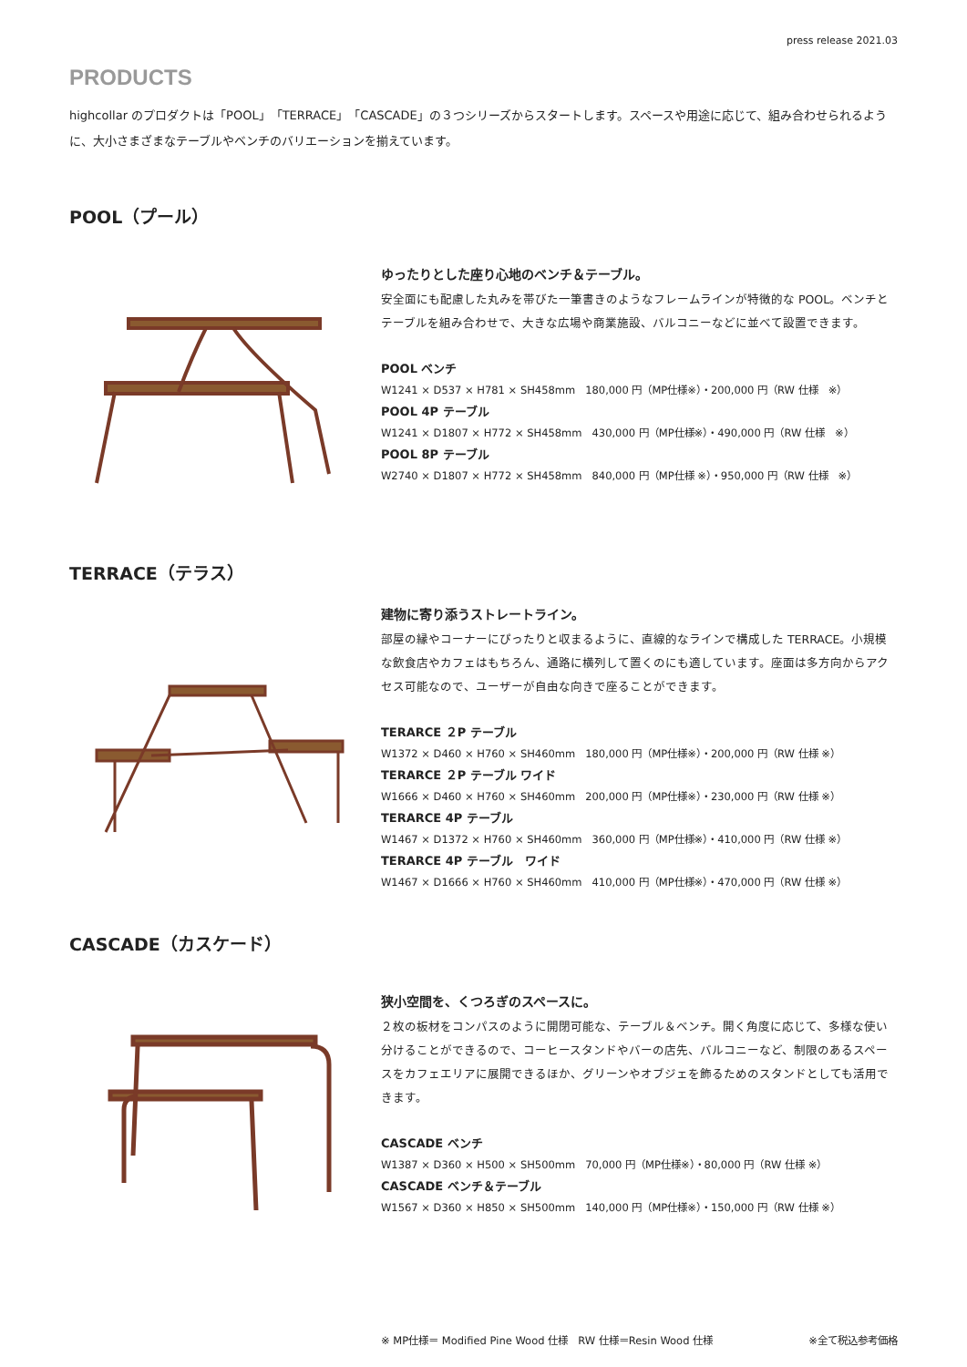press release 2021.03
PRODUCTS
highcollar のプロダクトは「POOL」「TERRACE」「CASCADE」の３つシリーズからスタートします。スペースや用途に応じて、組み合わせられるように、大小さまざまなテーブルやベンチのバリエーションを揃えています。
POOL（プール）
ゆったりとした座り心地のベンチ＆テーブル。
安全面にも配慮した丸みを帯びた一筆書きのようなフレームラインが特徴的な POOL。ベンチとテーブルを組み合わせで、大きな広場や商業施設、バルコニーなどに並べて設置できます。
POOL ベンチ
W1241 × D537 × H781 × SH458mm　180,000 円（MP仕様※）・200,000 円（RW 仕様　※）
POOL 4P テーブル
W1241 × D1807 × H772 × SH458mm　430,000 円（MP仕様※）・490,000 円（RW 仕様　※）
POOL 8P テーブル
W2740 × D1807 × H772 × SH458mm　840,000 円（MP仕様 ※）・950,000 円（RW 仕様　※）
TERRACE（テラス）
建物に寄り添うストレートライン。
部屋の縁やコーナーにぴったりと収まるように、直線的なラインで構成した TERRACE。小規模な飲食店やカフェはもちろん、通路に横列して置くのにも適しています。座面は多方向からアクセス可能なので、ユーザーが自由な向きで座ることができます。
TERARCE ２P テーブル
W1372 × D460 × H760 × SH460mm　180,000 円（MP仕様※）・200,000 円（RW 仕様 ※）
TERARCE ２P テーブル ワイド
W1666 × D460 × H760 × SH460mm　200,000 円（MP仕様※）・230,000 円（RW 仕様 ※）
TERARCE 4P テーブル
W1467 × D1372 × H760 × SH460mm　360,000 円（MP仕様※）・410,000 円（RW 仕様 ※）
TERARCE 4P テーブル　ワイド
W1467 × D1666 × H760 × SH460mm　410,000 円（MP仕様※）・470,000 円（RW 仕様 ※）
CASCADE（カスケード）
狭小空間を、くつろぎのスペースに。
２枚の板材をコンパスのように開閉可能な、テーブル＆ベンチ。開く角度に応じて、多様な使い分けることができるので、コーヒースタンドやバーの店先、バルコニーなど、制限のあるスペースをカフェエリアに展開できるほか、グリーンやオブジェを飾るためのスタンドとしても活用できます。
CASCADE ベンチ
W1387 × D360 × H500 × SH500mm　70,000 円（MP仕様※）・80,000 円（RW 仕様 ※）
CASCADE ベンチ＆テーブル
W1567 × D360 × H850 × SH500mm　140,000 円（MP仕様※）・150,000 円（RW 仕様 ※）
※ MP仕様＝ Modified Pine Wood 仕様　RW 仕様＝Resin Wood 仕様 ※全て税込参考価格